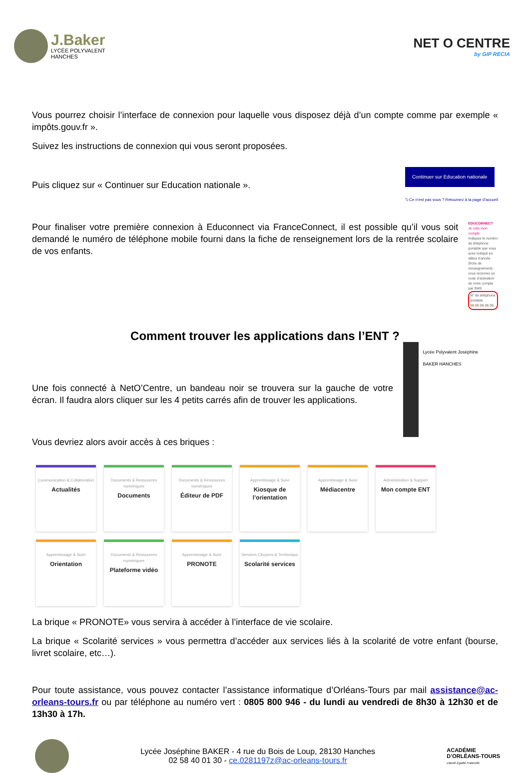J.Baker
LYCÉE POLYVALENT
HANCHES
NET O CENTRE
by GIP RECIA
Vous pourrez choisir l’interface de connexion pour laquelle vous disposez déjà d’un compte comme par exemple « impôts.gouv.fr ».
Suivez les instructions de connexion qui vous seront proposées.
Puis cliquez sur « Continuer sur Education nationale ».
Continuer sur Education nationale
⮌ Ce n’est pas vous ? Retournez à la page d’accueil
Pour finaliser votre première connexion à Educonnect via FranceConnect, il est possible qu’il vous soit demandé le numéro de téléphone mobile fourni dans la fiche de renseignement lors de la rentrée scolaire de vos enfants.
EDUCONNECT
Je crée mon compte
Indiquez le numéro de téléphone portable que vous avez indiqué en début d’année (fiche de renseignement) : vous recevrez un code d’activation de votre compte par SMS
N° de téléphone portable
06 06 06 06 06
Comment trouver les applications dans l’ENT ?
Une fois connecté à NetO’Centre, un bandeau noir se trouvera sur la gauche de votre écran. Il faudra alors cliquer sur les 4 petits carrés afin de trouver les applications.
Vous devriez alors avoir accès à ces briques :
Lycée Polyvalent Joséphine BAKER HANCHES
Communication & Collaboration
Actualités
Documents & Ressources numériques
Documents
Documents & Ressources numériques
Éditeur de PDF
Apprentissage & Suivi
Kiosque de l’orientation
Apprentissage & Suivi
Médiacentre
Administration & Support
Mon compte ENT
Apprentissage & Suivi
Orientation
Documents & Ressources numériques
Plateforme vidéo
Apprentissage & Suivi
PRONOTE
Services Citoyens & Territoriaux
Scolarité services
La brique « PRONOTE» vous servira à accéder à l’interface de vie scolaire.
La brique « Scolarité services » vous permettra d’accéder aux services liés à la scolarité de votre enfant (bourse, livret scolaire, etc…).
Pour toute assistance, vous pouvez contacter l’assistance informatique d’Orléans-Tours par mail assistance@ac-orleans-tours.fr ou par téléphone au numéro vert : 0805 800 946 - du lundi au vendredi de 8h30 à 12h30 et de 13h30 à 17h.
Lycée Joséphine BAKER - 4 rue du Bois de Loup, 28130 Hanches
02 58 40 01 30 - ce.0281197z@ac-orleans-tours.fr
ACADÉMIE
D’ORLÉANS-TOURS
Liberté Égalité Fraternité